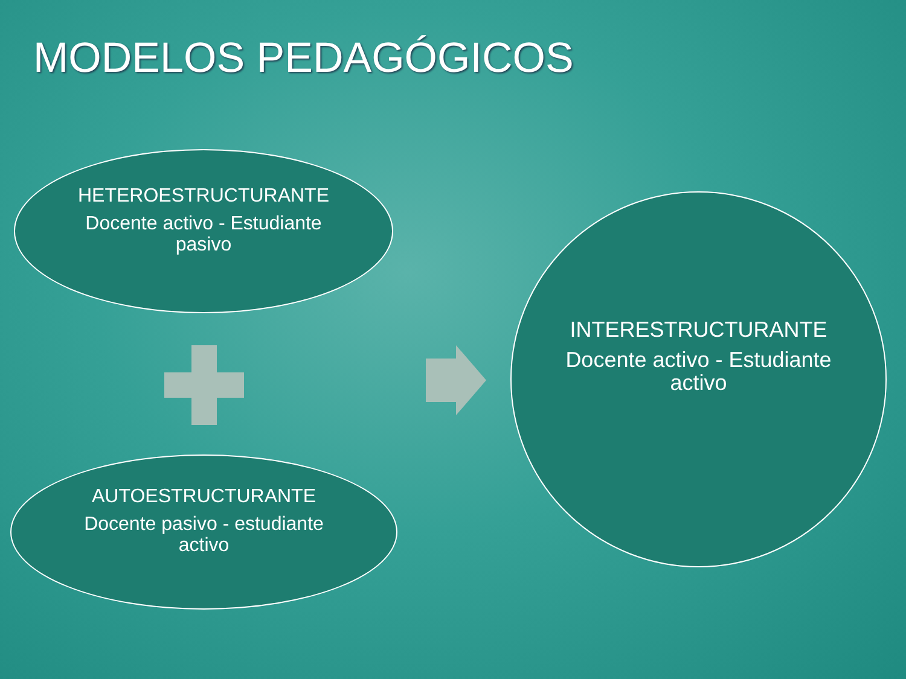MODELOS PEDAGÓGICOS
HETEROESTRUCTURANTE
Docente activo - Estudiante
pasivo
AUTOESTRUCTURANTE
Docente pasivo - estudiante
activo
INTERESTRUCTURANTE
Docente activo - Estudiante
activo